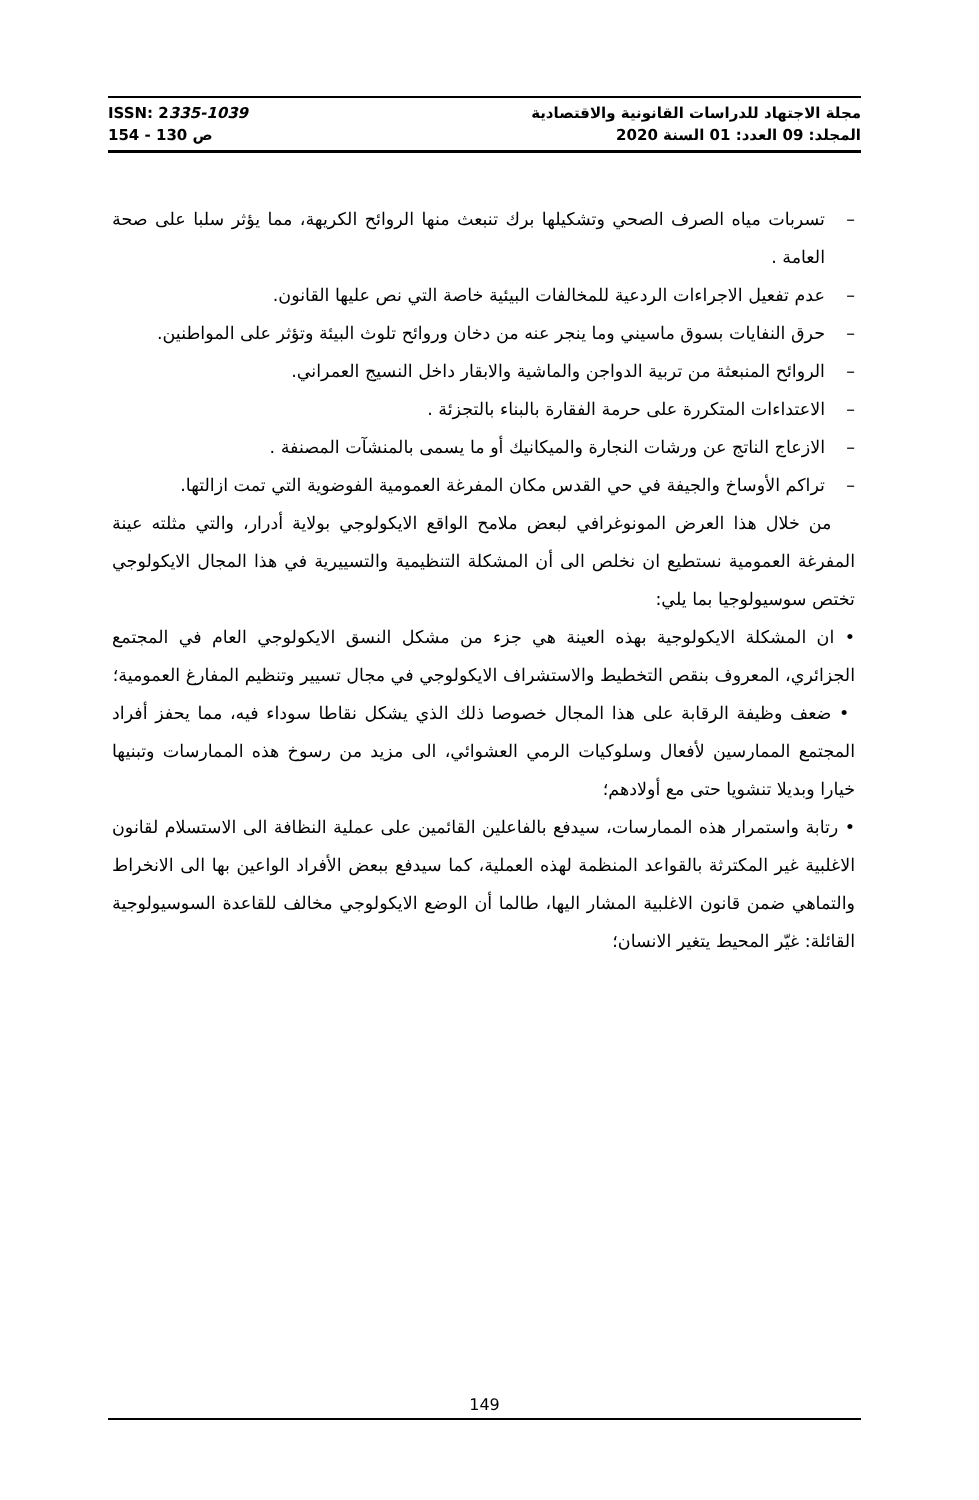ISSN: 2335-1039 مجلة الاجتهاد للدراسات القانونية والاقتصادية
ص 130 - 154 المجلد: 09 العدد: 01 السنة 2020
– تسربات مياه الصرف الصحي وتشكيلها برك تنبعث منها الروائح الكريهة، مما يؤثر سلبا على صحة العامة .
– عدم تفعيل الاجراءات الردعية للمخالفات البيئية خاصة التي نص عليها القانون.
– حرق النفايات بسوق ماسيني وما ينجر عنه من دخان وروائح تلوث البيئة وتؤثر على المواطنين.
– الروائح المنبعثة من تربية الدواجن والماشية والابقار داخل النسيج العمراني.
– الاعتداءات المتكررة على حرمة الفقارة بالبناء بالتجزئة .
– الازعاج الناتج عن ورشات النجارة والميكانيك أو ما يسمى بالمنشآت المصنفة .
– تراكم الأوساخ والجيفة في حي القدس مكان المفرغة العمومية الفوضوية التي تمت ازالتها.
من خلال هذا العرض المونوغرافي لبعض ملامح الواقع الايكولوجي بولاية أدرار، والتي مثلته عينة المفرغة العمومية نستطيع ان نخلص الى أن المشكلة التنظيمية والتسييرية في هذا المجال الايكولوجي تختص سوسيولوجيا بما يلي:
• ان المشكلة الايكولوجية بهذه العينة هي جزء من مشكل النسق الايكولوجي العام في المجتمع الجزائري، المعروف بنقص التخطيط والاستشراف الايكولوجي في مجال تسيير وتنظيم المفارغ العمومية؛
• ضعف وظيفة الرقابة على هذا المجال خصوصا ذلك الذي يشكل نقاطا سوداء فيه، مما يحفز أفراد المجتمع الممارسين لأفعال وسلوكيات الرمي العشوائي، الى مزيد من رسوخ هذه الممارسات وتبنيها خيارا وبديلا تنشويا حتى مع أولادهم؛
• رتابة واستمرار هذه الممارسات، سيدفع بالفاعلين القائمين على عملية النظافة الى الاستسلام لقانون الاغلبية غير المكترثة بالقواعد المنظمة لهذه العملية، كما سيدفع ببعض الأفراد الواعين بها الى الانخراط والتماهي ضمن قانون الاغلبية المشار اليها، طالما أن الوضع الايكولوجي مخالف للقاعدة السوسيولوجية القائلة: غيّر المحيط يتغير الانسان؛
149